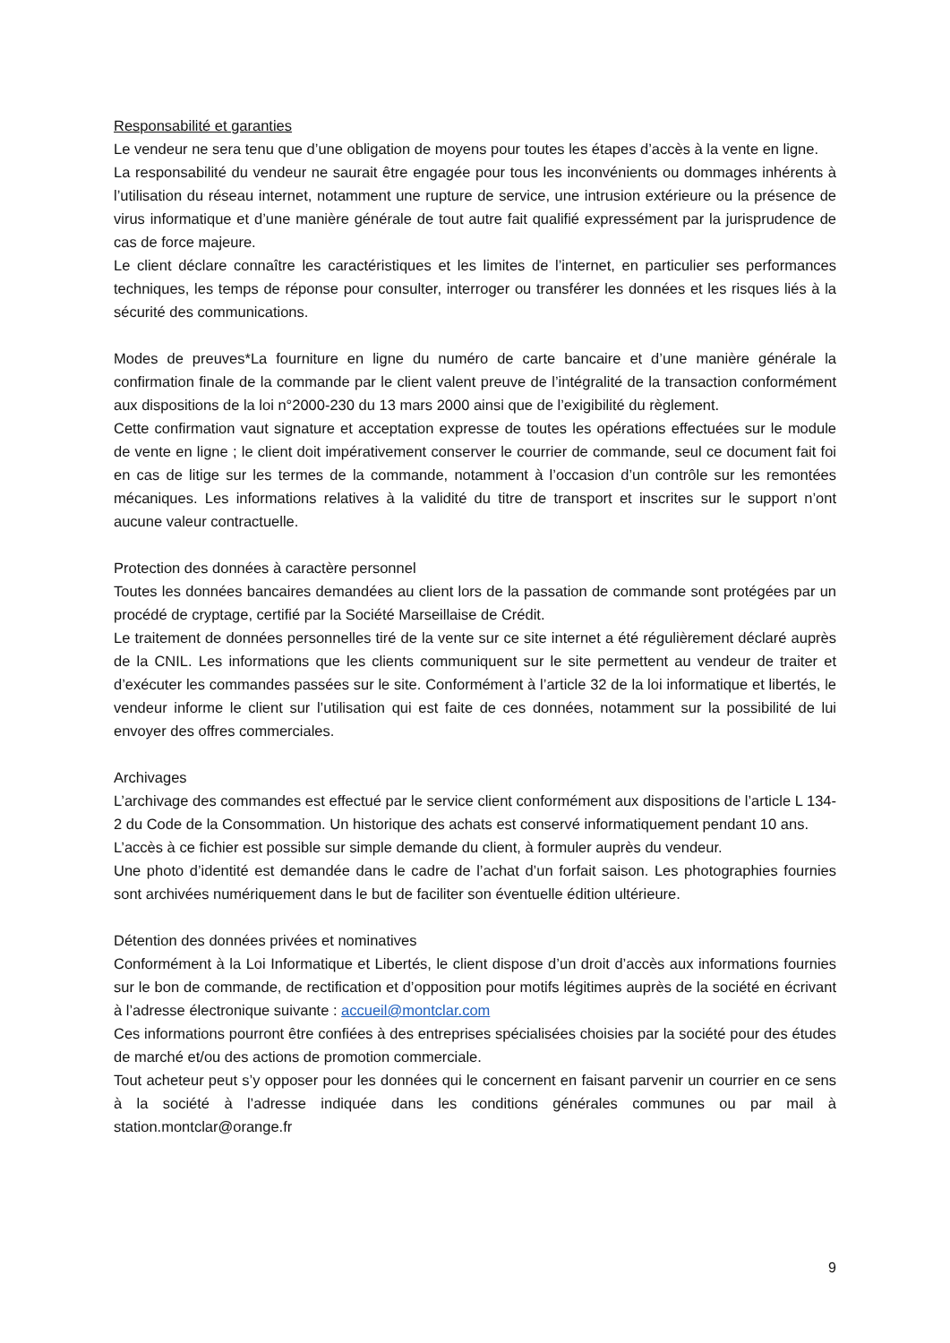Responsabilité et garanties
Le vendeur ne sera tenu que d’une obligation de moyens pour toutes les étapes d’accès à la vente en ligne.
La responsabilité du vendeur ne saurait être engagée pour tous les inconvénients ou dommages inhérents à l’utilisation du réseau internet, notamment une rupture de service, une intrusion extérieure ou la présence de virus informatique et d’une manière générale de tout autre fait qualifié expressément par la jurisprudence de cas de force majeure.
Le client déclare connaître les caractéristiques et les limites de l’internet, en particulier ses performances techniques, les temps de réponse pour consulter, interroger ou transférer les données et les risques liés à la sécurité des communications.
Modes de preuves*La fourniture en ligne du numéro de carte bancaire et d’une manière générale la confirmation finale de la commande par le client valent preuve de l’intégralité de la transaction conformément aux dispositions de la loi n°2000-230 du 13 mars 2000 ainsi que de l’exigibilité du règlement.
Cette confirmation vaut signature et acceptation expresse de toutes les opérations effectuées sur le module de vente en ligne ; le client doit impérativement conserver le courrier de commande, seul ce document fait foi en cas de litige sur les termes de la commande, notamment à l’occasion d’un contrôle sur les remontées mécaniques. Les informations relatives à la validité du titre de transport et inscrites sur le support n’ont aucune valeur contractuelle.
Protection des données à caractère personnel
Toutes les données bancaires demandées au client lors de la passation de commande sont protégées par un procédé de cryptage, certifié par la Société Marseillaise de Crédit.
Le traitement de données personnelles tiré de la vente sur ce site internet a été régulièrement déclaré auprès de la CNIL. Les informations que les clients communiquent sur le site permettent au vendeur de traiter et d’exécuter les commandes passées sur le site. Conformément à l’article 32 de la loi informatique et libertés, le vendeur informe le client sur l’utilisation qui est faite de ces données, notamment sur la possibilité de lui envoyer des offres commerciales.
Archivages
L’archivage des commandes est effectué par le service client conformément aux dispositions de l’article L 134-2 du Code de la Consommation. Un historique des achats est conservé informatiquement pendant 10 ans.
L’accès à ce fichier est possible sur simple demande du client, à formuler auprès du vendeur.
Une photo d’identité est demandée dans le cadre de l’achat d’un forfait saison. Les photographies fournies sont archivées numériquement dans le but de faciliter son éventuelle édition ultérieure.
Détention des données privées et nominatives
Conformément à la Loi Informatique et Libertés, le client dispose d’un droit d’accès aux informations fournies sur le bon de commande, de rectification et d’opposition pour motifs légitimes auprès de la société en écrivant à l’adresse électronique suivante : accueil@montclar.com
Ces informations pourront être confiées à des entreprises spécialisées choisies par la société pour des études de marché et/ou des actions de promotion commerciale.
Tout acheteur peut s’y opposer pour les données qui le concernent en faisant parvenir un courrier en ce sens à la société à l’adresse indiquée dans les conditions générales communes ou par mail à station.montclar@orange.fr
9